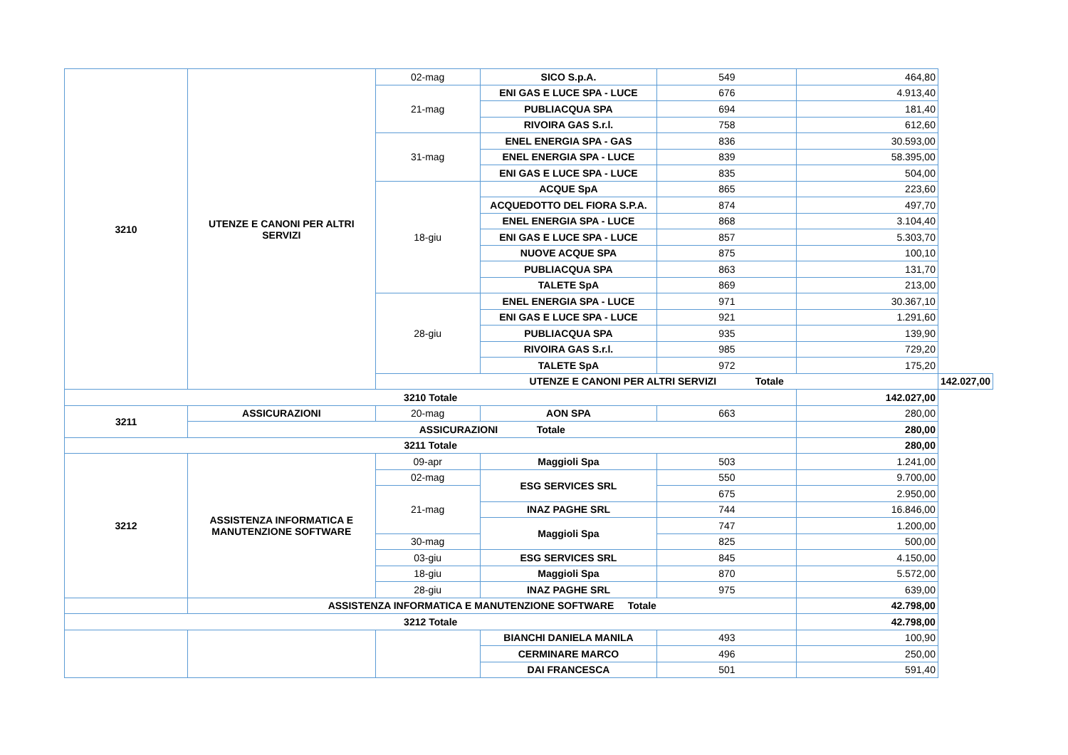| 3210 | UTENZE E CANONI PER ALTRI SERVIZI | 02-mag | SICO S.p.A. | 549 | 464,80 | |
| | | 21-mag | ENI GAS E LUCE SPA - LUCE | 676 | 4.913,40 | |
| | | | PUBLIACQUA SPA | 694 | 181,40 | |
| | | | RIVOIRA GAS S.r.l. | 758 | 612,60 | |
| | | 31-mag | ENEL ENERGIA SPA - GAS | 836 | 30.593,00 | |
| | | | ENEL ENERGIA SPA - LUCE | 839 | 58.395,00 | |
| | | | ENI GAS E LUCE SPA - LUCE | 835 | 504,00 | |
| | | 18-giu | ACQUE SpA | 865 | 223,60 | |
| | | | ACQUEDOTTO DEL FIORA S.P.A. | 874 | 497,70 | |
| | | | ENEL ENERGIA SPA - LUCE | 868 | 3.104,40 | |
| | | | ENI GAS E LUCE SPA - LUCE | 857 | 5.303,70 | |
| | | | NUOVE ACQUE SPA | 875 | 100,10 | |
| | | | PUBLIACQUA SPA | 863 | 131,70 | |
| | | | TALETE SpA | 869 | 213,00 | |
| | | 28-giu | ENEL ENERGIA SPA - LUCE | 971 | 30.367,10 | |
| | | | ENI GAS E LUCE SPA - LUCE | 921 | 1.291,60 | |
| | | | PUBLIACQUA SPA | 935 | 139,90 | |
| | | | RIVOIRA GAS S.r.l. | 985 | 729,20 | |
| | | | TALETE SpA | 972 | 175,20 | |
| | | UTENZE E CANONI PER ALTRI SERVIZI Totale | | | | 142.027,00 |
| 3210 Totale | | | | | 142.027,00 | |
| 3211 | ASSICURAZIONI | 20-mag | AON SPA | 663 | 280,00 | |
| | ASSICURAZIONI Totale | | | | 280,00 | |
| 3211 Totale | | | | | 280,00 | |
| 3212 | ASSISTENZA INFORMATICA E MANUTENZIONE SOFTWARE | 09-apr | Maggioli Spa | 503 | 1.241,00 | |
| | | 02-mag | ESG SERVICES SRL | 550 | 9.700,00 | |
| | | 21-mag | | 675 | 2.950,00 | |
| | | | INAZ PAGHE SRL | 744 | 16.846,00 | |
| | | | Maggioli Spa | 747 | 1.200,00 | |
| | | 30-mag | | 825 | 500,00 | |
| | | 03-giu | ESG SERVICES SRL | 845 | 4.150,00 | |
| | | 18-giu | Maggioli Spa | 870 | 5.572,00 | |
| | | 28-giu | INAZ PAGHE SRL | 975 | 639,00 | |
| | ASSISTENZA INFORMATICA E MANUTENZIONE SOFTWARE Totale | | | | 42.798,00 | |
| 3212 Totale | | | | | 42.798,00 | |
| | | | BIANCHI DANIELA MANILA | 493 | 100,90 | |
| | | | CERMINARE MARCO | 496 | 250,00 | |
| | | | DAI FRANCESCA | 501 | 591,40 | |